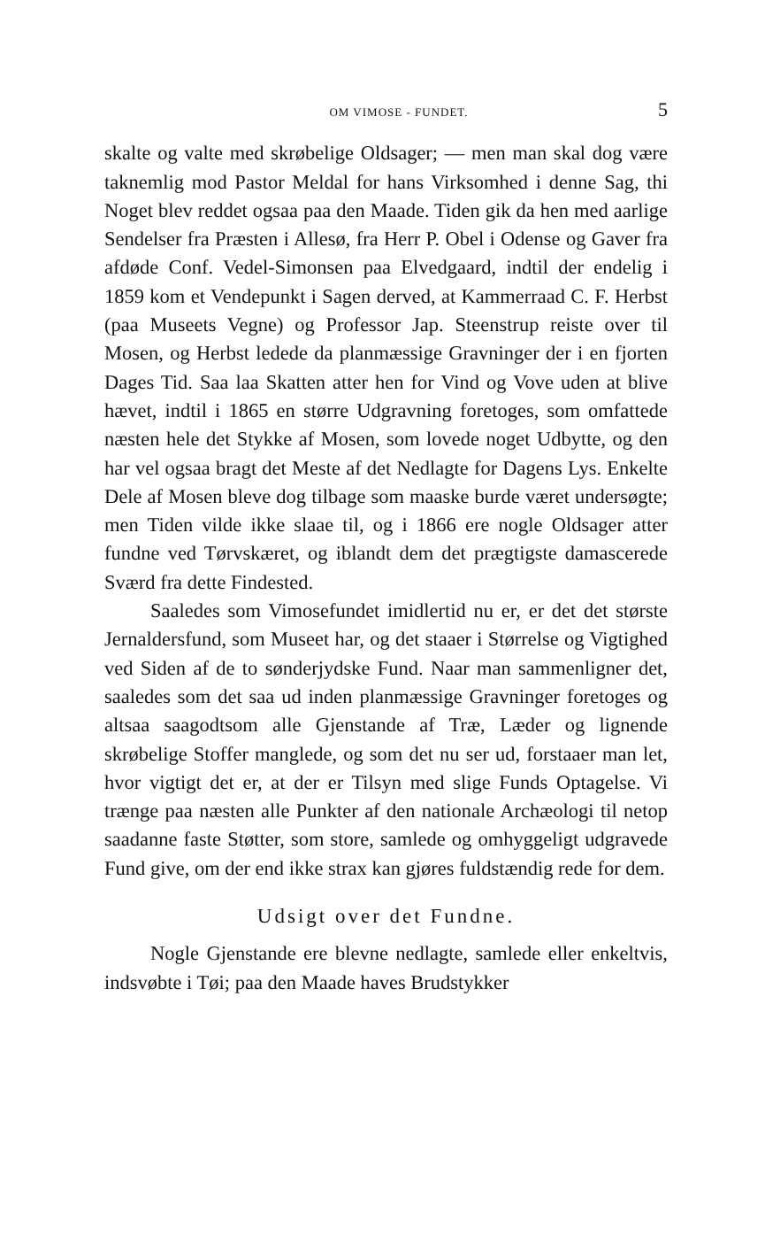OM VIMOSE - FUNDET. 5
skalte og valte med skrøbelige Oldsager; — men man skal dog være taknemlig mod Pastor Meldal for hans Virksomhed i denne Sag, thi Noget blev reddet ogsaa paa den Maade. Tiden gik da hen med aarlige Sendelser fra Præsten i Allesø, fra Herr P. Obel i Odense og Gaver fra afdøde Conf. Vedel-Simonsen paa Elvedgaard, indtil der endelig i 1859 kom et Vendepunkt i Sagen derved, at Kammerraad C. F. Herbst (paa Museets Vegne) og Professor Jap. Steenstrup reiste over til Mosen, og Herbst ledede da planmæssige Gravninger der i en fjorten Dages Tid. Saa laa Skatten atter hen for Vind og Vove uden at blive hævet, indtil i 1865 en større Udgravning foretoges, som omfattede næsten hele det Stykke af Mosen, som lovede noget Udbytte, og den har vel ogsaa bragt det Meste af det Nedlagte for Dagens Lys. Enkelte Dele af Mosen bleve dog tilbage som maaske burde været undersøgte; men Tiden vilde ikke slaae til, og i 1866 ere nogle Oldsager atter fundne ved Tørvskæret, og iblandt dem det prægtigste damascerede Sværd fra dette Findested.
Saaledes som Vimosefundet imidlertid nu er, er det det største Jernaldersfund, som Museet har, og det staaer i Størrelse og Vigtighed ved Siden af de to sønderjydske Fund. Naar man sammenligner det, saaledes som det saa ud inden planmæssige Gravninger foretoges og altsaa saagodtsom alle Gjenstande af Træ, Læder og lignende skrøbelige Stoffer manglede, og som det nu ser ud, forstaaer man let, hvor vigtigt det er, at der er Tilsyn med slige Funds Optagelse. Vi trænge paa næsten alle Punkter af den nationale Archæologi til netop saadanne faste Støtter, som store, samlede og omhyggeligt udgravede Fund give, om der end ikke strax kan gjøres fuldstændig rede for dem.
Udsigt over det Fundne.
Nogle Gjenstande ere blevne nedlagte, samlede eller enkeltvis, indsvøbte i Tøi; paa den Maade haves Brudstykker